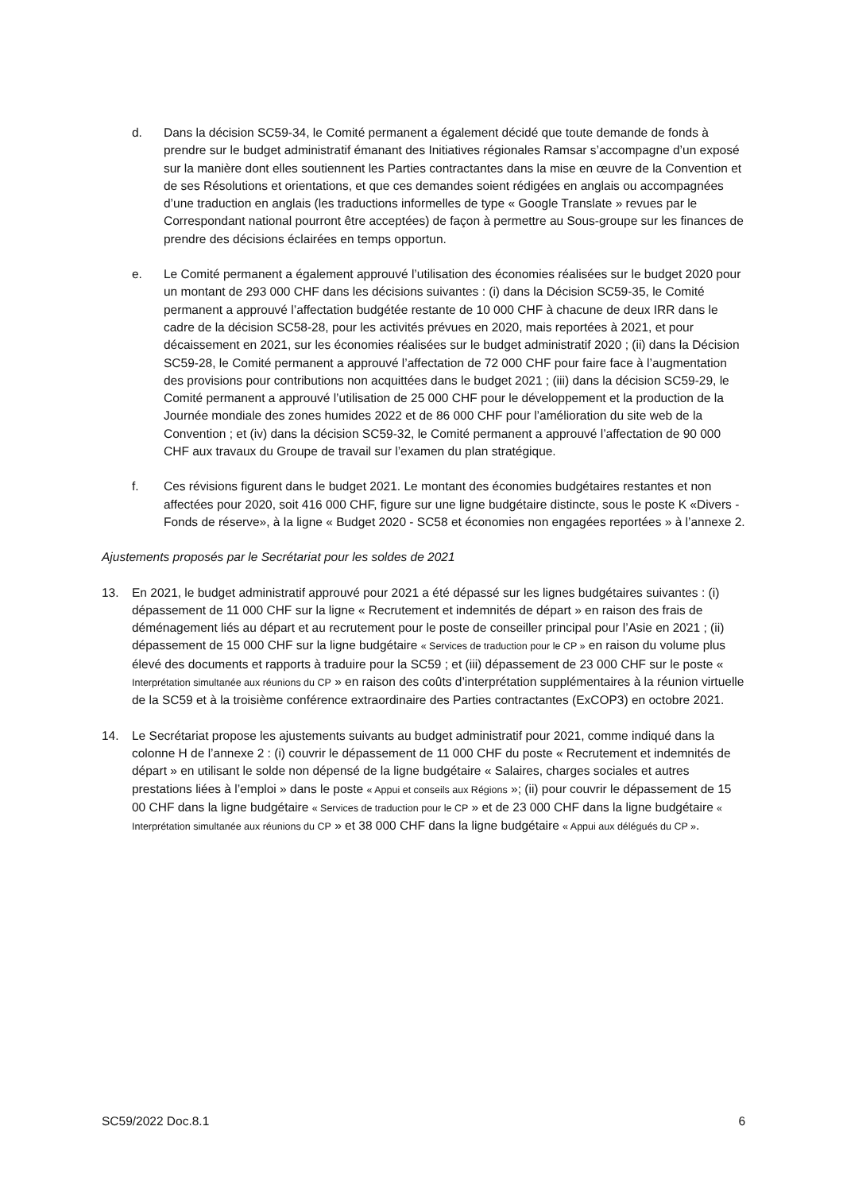d. Dans la décision SC59-34, le Comité permanent a également décidé que toute demande de fonds à prendre sur le budget administratif émanant des Initiatives régionales Ramsar s’accompagne d’un exposé sur la manière dont elles soutiennent les Parties contractantes dans la mise en œuvre de la Convention et de ses Résolutions et orientations, et que ces demandes soient rédigées en anglais ou accompagnées d’une traduction en anglais (les traductions informelles de type « Google Translate » revues par le Correspondant national pourront être acceptées) de façon à permettre au Sous-groupe sur les finances de prendre des décisions éclairées en temps opportun.
e. Le Comité permanent a également approuvé l’utilisation des économies réalisées sur le budget 2020 pour un montant de 293 000 CHF dans les décisions suivantes : (i) dans la Décision SC59-35, le Comité permanent a approuvé l’affectation budgétée restante de 10 000 CHF à chacune de deux IRR dans le cadre de la décision SC58-28, pour les activités prévues en 2020, mais reportées à 2021, et pour décaissement en 2021, sur les économies réalisées sur le budget administratif 2020 ; (ii) dans la Décision SC59-28, le Comité permanent a approuvé l’affectation de 72 000 CHF pour faire face à l’augmentation des provisions pour contributions non acquittées dans le budget 2021 ; (iii) dans la décision SC59-29, le Comité permanent a approuvé l’utilisation de 25 000 CHF pour le développement et la production de la Journée mondiale des zones humides 2022 et de 86 000 CHF pour l’amélioration du site web de la Convention ; et (iv) dans la décision SC59-32, le Comité permanent a approuvé l’affectation de 90 000 CHF aux travaux du Groupe de travail sur l’examen du plan stratégique.
f. Ces révisions figurent dans le budget 2021. Le montant des économies budgétaires restantes et non affectées pour 2020, soit 416 000 CHF, figure sur une ligne budgétaire distincte, sous le poste K «Divers - Fonds de réserve», à la ligne « Budget 2020 - SC58 et économies non engagées reportées » à l’annexe 2.
Ajustements proposés par le Secrétariat pour les soldes de 2021
13. En 2021, le budget administratif approuvé pour 2021 a été dépassé sur les lignes budgétaires suivantes : (i) dépassement de 11 000 CHF sur la ligne « Recrutement et indemnités de départ » en raison des frais de déménagement liés au départ et au recrutement pour le poste de conseiller principal pour l’Asie en 2021 ; (ii) dépassement de 15 000 CHF sur la ligne budgétaire « Services de traduction pour le CP » en raison du volume plus élevé des documents et rapports à traduire pour la SC59 ; et (iii) dépassement de 23 000 CHF sur le poste « Interprétation simultanée aux réunions du CP » en raison des coûts d’interprétation supplémentaires à la réunion virtuelle de la SC59 et à la troisième conférence extraordinaire des Parties contractantes (ExCOP3) en octobre 2021.
14. Le Secrétariat propose les ajustements suivants au budget administratif pour 2021, comme indiqué dans la colonne H de l’annexe 2 : (i) couvrir le dépassement de 11 000 CHF du poste « Recrutement et indemnités de départ » en utilisant le solde non dépensé de la ligne budgétaire « Salaires, charges sociales et autres prestations liées à l’emploi » dans le poste « Appui et conseils aux Régions »; (ii) pour couvrir le dépassement de 15 00 CHF dans la ligne budgétaire « Services de traduction pour le CP » et de 23 000 CHF dans la ligne budgétaire « Interprétation simultanée aux réunions du CP » et 38 000 CHF dans la ligne budgétaire « Appui aux délégués du CP ».
SC59/2022 Doc.8.1 6